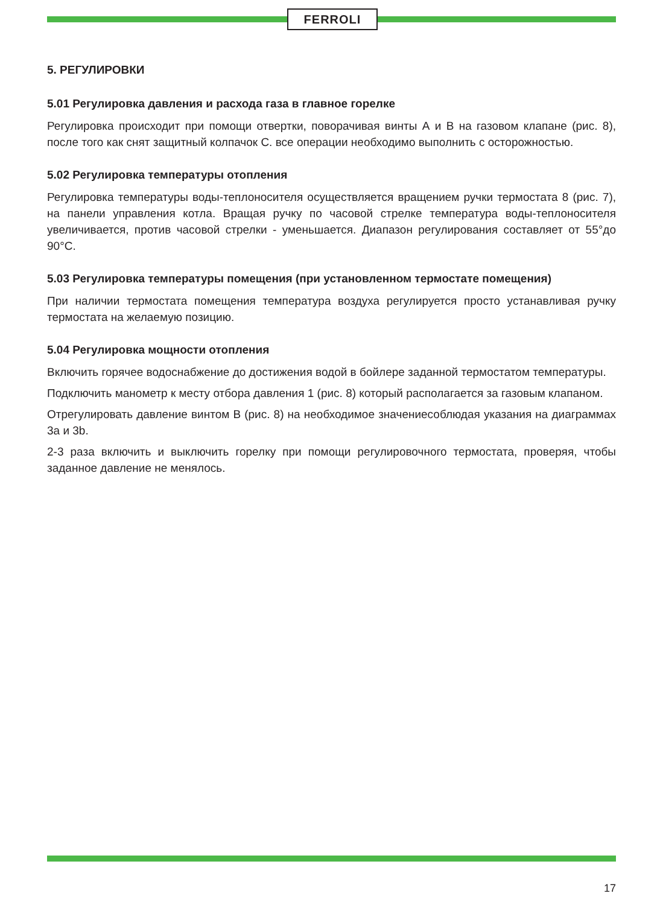FERROLI
5. РЕГУЛИРОВКИ
5.01 Регулировка давления и расхода газа в главное горелке
Регулировка происходит при помощи отвертки, поворачивая винты А и В на газовом клапане (рис. 8), после того как снят защитный колпачок С. все операции необходимо выполнить с осторожностью.
5.02 Регулировка температуры отопления
Регулировка температуры воды-теплоносителя осуществляется вращением ручки термостата 8 (рис. 7), на панели управления котла. Вращая ручку по часовой стрелке температура воды-теплоносителя увеличивается, против часовой стрелки - уменьшается. Диапазон регулирования составляет от 55°до 90°С.
5.03 Регулировка температуры помещения (при установленном термостате помещения)
При наличии термостата помещения температура воздуха регулируется просто устанавливая ручку термостата на желаемую позицию.
5.04 Регулировка мощности отопления
Включить горячее водоснабжение до достижения водой в бойлере заданной термостатом температуры.
Подключить манометр к месту отбора давления 1 (рис. 8) который располагается за газовым клапаном.
Отрегулировать давление винтом В (рис. 8) на необходимое значениесоблюдая указания на диаграммах 3а и 3b.
2-3 раза включить и выключить горелку при помощи регулировочного термостата, проверяя, чтобы заданное давление не менялось.
17